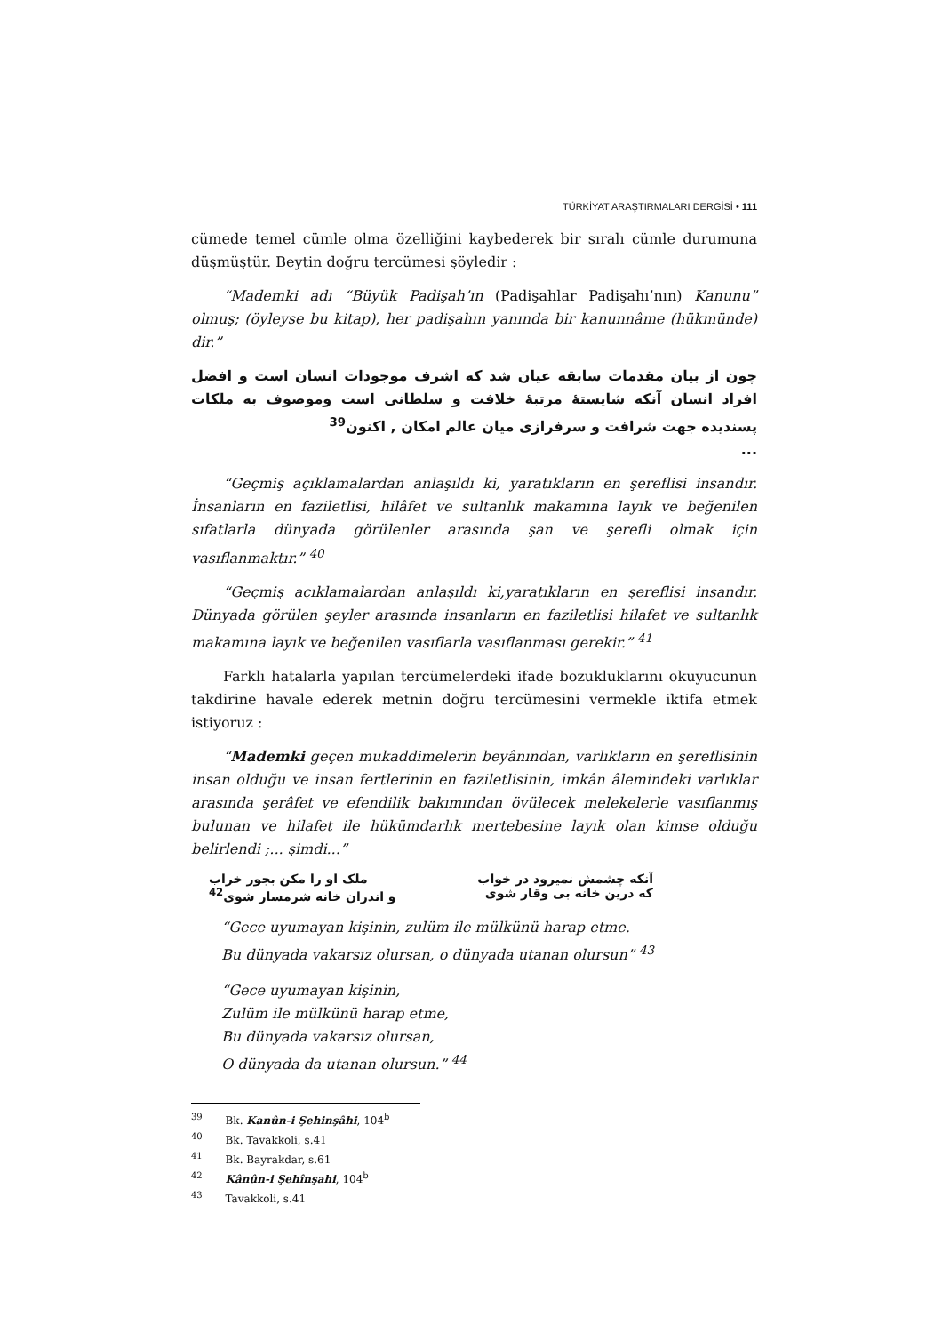TÜRKİYAT ARAŞTIRMALARI DERGİSİ • 111
cümede temel cümle olma özelliğini kaybederek bir sıralı cümle durumuna düşmüştür. Beytin doğru tercümesi şöyledir :
“Mademki adı “Büyük Padişah’ın (Padişahlar Padişahı’nın) Kanunu” olmuş; (öyleyse bu kitap), her padişahın yanında bir kanunnâme (hükmünde) dir.”
چون از بیان مقدمات سابقه عیان شد که اشرف موجودات انسان است و افضل افراد انسان آنکه شایستهٔ مرتبهٔ خلافت و سلطانی است وموصوف به ملکات پسندیده جهت شرافت و سرفرازی میان عالم امکان , اکنون<sup>39</sup>
...
“Geçmiş açıklamalardan anlaşıldı ki, yaratıkların en şereflisi insandır. İnsanların en faziletlisi, hilâfet ve sultanlık makamına layık ve beğenilen sıfatlarla dünyada görülenler arasında şan ve şerefli olmak için vasıflanmaktır.” <sup>40</sup>
“Geçmiş açıklamalardan anlaşıldı ki,yaratıkların en şereflisi insandır. Dünyada görülen şeyler arasında insanların en faziletlisi hilafet ve sultanlık makamına layık ve beğenilen vasıflarla vasıflanması gerekir.” <sup>41</sup>
Farklı hatalarla yapılan tercümelerdeki ifade bozukluklarını okuyucunun takdirine havale ederek metnin doğru tercümesini vermekle iktifa etmek istiyoruz :
“Mademki geçen mukaddimelerin beyânından, varlıkların en şereflisinin insan olduğu ve insan fertlerinin en faziletlisinin, imkân âlemindeki varlıklar arasında şerâfet ve efendilik bakımından övülecek melekelerle vasıflanmış bulunan ve hilafet ile hükümdarlık mertebesine layık olan kimse olduğu belirlendi ;... şimdi...”
آنکه چشمش نمیرود در خواب ملک او را مکن بجور خراب
که درین خانه بی وقار شوی و اندران خانه شرمسار شوی<sup>42</sup>
“Gece uyumayan kişinin, zulüm ile mülkünü harap etme.
Bu dünyada vakarsız olursan, o dünyada utanan olursun” <sup>43</sup>
“Gece uyumayan kişinin,
Zulüm ile mülkünü harap etme,
Bu dünyada vakarsız olursan,
O dünyada da utanan olursun.” <sup>44</sup>
<sup>39</sup> Bk. Kanûn-i Şehinşâhi, 104<sup>b</sup>
<sup>40</sup> Bk. Tavakkoli, s.41
<sup>41</sup> Bk. Bayrakdar, s.61
<sup>42</sup> Kânûn-i Şehînşahi, 104<sup>b</sup>
<sup>43</sup> Tavakkoli, s.41